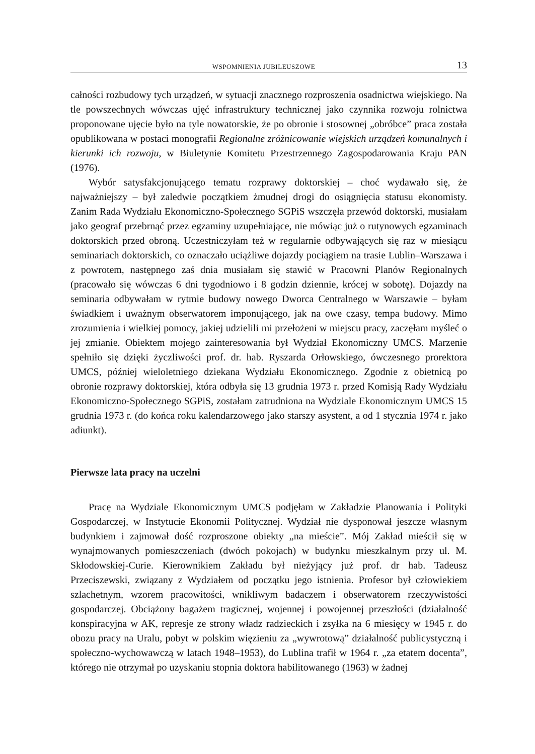WSPOMNIENIA JUBILEUSZOWE 13
całności rozbudowy tych urządzeń, w sytuacji znacznego rozproszenia osadnictwa wiejskiego. Na tle powszechnych wówczas ujęć infrastruktury technicznej jako czynnika rozwoju rolnictwa proponowane ujęcie było na tyle nowatorskie, że po obronie i stosownej „obróbce” praca została opublikowana w postaci monografii Regionalne zróżnicowanie wiejskich urządzeń komunalnych i kierunki ich rozwoju, w Biuletynie Komitetu Przestrzennego Zagospodarowania Kraju PAN (1976).
Wybór satysfakcjonującego tematu rozprawy doktorskiej – choć wydawało się, że najważniejszy – był zaledwie początkiem żmudnej drogi do osiągnięcia statusu ekonomisty. Zanim Rada Wydziału Ekonomiczno-Społecznego SGPiS wszczęła przewód doktorski, musiałam jako geograf przebrnąć przez egzaminy uzupełniające, nie mówiąc już o rutynowych egzaminach doktorskich przed obroną. Uczestniczyłam też w regularnie odbywających się raz w miesiącu seminariach doktorskich, co oznaczało uciążliwe dojazdy pociągiem na trasie Lublin–Warszawa i z powrotem, następnego zaś dnia musiałam się stawić w Pracowni Planów Regionalnych (pracowało się wówczas 6 dni tygodniowo i 8 godzin dziennie, krócej w sobotę). Dojazdy na seminaria odbywałam w rytmie budowy nowego Dworca Centralnego w Warszawie – byłam świadkiem i uważnym obserwatorem imponującego, jak na owe czasy, tempa budowy. Mimo zrozumienia i wielkiej pomocy, jakiej udzielili mi przełożeni w miejscu pracy, zaczęłam myśleć o jej zmianie. Obiektem mojego zainteresowania był Wydział Ekonomiczny UMCS. Marzenie spełniło się dzięki życzliwości prof. dr. hab. Ryszarda Orłowskiego, ówczesnego prorektora UMCS, później wieloletniego dziekana Wydziału Ekonomicznego. Zgodnie z obietnicą po obronie rozprawy doktorskiej, która odbyła się 13 grudnia 1973 r. przed Komisją Rady Wydziału Ekonomiczno-Społecznego SGPiS, zostałam zatrudniona na Wydziale Ekonomicznym UMCS 15 grudnia 1973 r. (do końca roku kalendarzowego jako starszy asystent, a od 1 stycznia 1974 r. jako adiunkt).
Pierwsze lata pracy na uczelni
Pracę na Wydziale Ekonomicznym UMCS podjęłam w Zakładzie Planowania i Polityki Gospodarczej, w Instytucie Ekonomii Politycznej. Wydział nie dysponował jeszcze własnym budynkiem i zajmował dość rozproszone obiekty „na mieście”. Mój Zakład mieścił się w wynajmowanych pomieszczeniach (dwóch pokojach) w budynku mieszkalnym przy ul. M. Skłodowskiej-Curie. Kierownikiem Zakładu był nieżyjący już prof. dr hab. Tadeusz Przeciszewski, związany z Wydziałem od początku jego istnienia. Profesor był człowiekiem szlachetnym, wzorem pracowitości, wnikliwym badaczem i obserwatorem rzeczywistości gospodarczej. Obciążony bagażem tragicznej, wojennej i powojennej przeszłości (działalność konspiracyjna w AK, represje ze strony władz radzieckich i zsyłka na 6 miesięcy w 1945 r. do obozu pracy na Uralu, pobyt w polskim więzieniu za „wywrotową” działalność publicystyczną i społeczno-wychowawczą w latach 1948–1953), do Lublina trafił w 1964 r. „za etatem docenta”, którego nie otrzymał po uzyskaniu stopnia doktora habilitowanego (1963) w żadnej